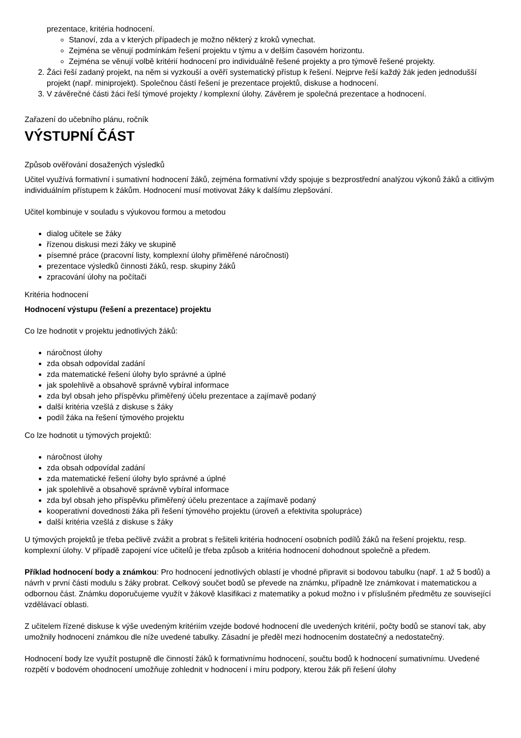prezentace, kritéria hodnocení.
Stanoví, zda a v kterých případech je možno některý z kroků vynechat.
Zejména se věnují podmínkám řešení projektu v týmu a v delším časovém horizontu.
Zejména se věnují volbě kritérií hodnocení pro individuálně řešené projekty a pro týmově řešené projekty.
2. Žáci řeší zadaný projekt, na něm si vyzkouší a ověří systematický přístup k řešení. Nejprve řeší každý žák jeden jednodušší projekt (např. miniprojekt). Společnou částí řešení je prezentace projektů, diskuse a hodnocení.
3. V závěrečné části žáci řeší týmové projekty / komplexní úlohy. Závěrem je společná prezentace a hodnocení.
Zařazení do učebního plánu, ročník
VÝSTUPNÍ ČÁST
Způsob ověřování dosažených výsledků
Učitel využívá formativní i sumativní hodnocení žáků, zejména formativní vždy spojuje s bezprostřední analýzou výkonů žáků a citlivým individuálním přístupem k žákům. Hodnocení musí motivovat žáky k dalšímu zlepšování.
Učitel kombinuje v souladu s výukovou formou a metodou
dialog učitele se žáky
řízenou diskusi mezi žáky ve skupině
písemné práce (pracovní listy, komplexní úlohy přiměřené náročnosti)
prezentace výsledků činnosti žáků, resp. skupiny žáků
zpracování úlohy na počítači
Kritéria hodnocení
Hodnocení výstupu (řešení a prezentace) projektu
Co lze hodnotit v projektu jednotlivých žáků:
náročnost úlohy
zda obsah odpovídal zadání
zda matematické řešení úlohy bylo správné a úplné
jak spolehlivě a obsahově správně vybíral informace
zda byl obsah jeho příspěvku přiměřený účelu prezentace a zajímavě podaný
další kritéria vzešlá z diskuse s žáky
podíl žáka na řešení týmového projektu
Co lze hodnotit u týmových projektů:
náročnost úlohy
zda obsah odpovídal zadání
zda matematické řešení úlohy bylo správné a úplné
jak spolehlivě a obsahově správně vybíral informace
zda byl obsah jeho příspěvku přiměřený účelu prezentace a zajímavě podaný
kooperativní dovednosti žáka při řešení týmového projektu (úroveň a efektivita spolupráce)
další kritéria vzešlá z diskuse s žáky
U týmových projektů je třeba pečlivě zvážit a probrat s řešiteli kritéria hodnocení osobních podílů žáků na řešení projektu, resp. komplexní úlohy. V případě zapojení více učitelů je třeba způsob a kritéria hodnocení dohodnout společně a předem.
Příklad hodnocení body a známkou: Pro hodnocení jednotlivých oblastí je vhodné připravit si bodovou tabulku (např. 1 až 5 bodů) a návrh v první části modulu s žáky probrat. Celkový součet bodů se převede na známku, případně lze známkovat i matematickou a odbornou část. Známku doporučujeme využít v žákově klasifikaci z matematiky a pokud možno i v příslušném předmětu ze související vzdělávací oblasti.
Z učitelem řízené diskuse k výše uvedeným kritériím vzejde bodové hodnocení dle uvedených kritérií, počty bodů se stanoví tak, aby umožnily hodnocení známkou dle níže uvedené tabulky. Zásadní je předěl mezi hodnocením dostatečný a nedostatečný.
Hodnocení body lze využít postupně dle činností žáků k formativnímu hodnocení, součtu bodů k hodnocení sumativnímu. Uvedené rozpětí v bodovém ohodnocení umožňuje zohlednit v hodnocení i míru podpory, kterou žák při řešení úlohy